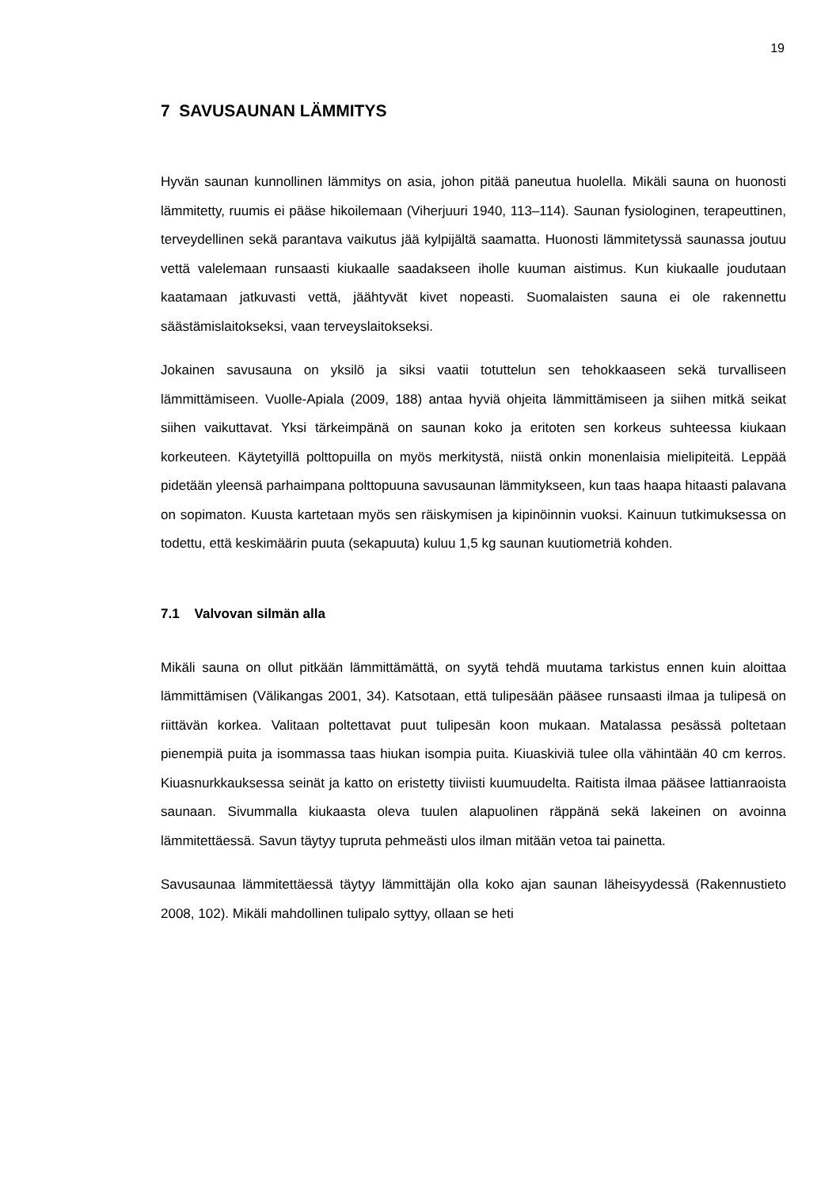19
7 SAVUSAUNAN LÄMMITYS
Hyvän saunan kunnollinen lämmitys on asia, johon pitää paneutua huolella. Mikäli sauna on huonosti lämmitetty, ruumis ei pääse hikoilemaan (Viherjuuri 1940, 113–114). Saunan fysiologinen, terapeuttinen, terveydellinen sekä parantava vaikutus jää kylpijältä saamatta. Huonosti lämmitetyssä saunassa joutuu vettä valelemaan runsaasti kiukaalle saadakseen iholle kuuman aistimus. Kun kiukaalle joudutaan kaatamaan jatkuvasti vettä, jäähtyvät kivet nopeasti. Suomalaisten sauna ei ole rakennettu säästämislaitokseksi, vaan terveyslaitokseksi.
Jokainen savusauna on yksilö ja siksi vaatii totuttelun sen tehokkaaseen sekä turvalliseen lämmittämiseen. Vuolle-Apiala (2009, 188) antaa hyviä ohjeita lämmittämiseen ja siihen mitkä seikat siihen vaikuttavat. Yksi tärkeimpänä on saunan koko ja eritoten sen korkeus suhteessa kiukaan korkeuteen. Käytetyillä polttopuilla on myös merkitystä, niistä onkin monenlaisia mielipiteitä. Leppää pidetään yleensä parhaimpana polttopuuna savusaunan lämmitykseen, kun taas haapa hitaasti palavana on sopimaton. Kuusta kartetaan myös sen räiskymisen ja kipinöinnin vuoksi. Kainuun tutkimuksessa on todettu, että keskimäärin puuta (sekapuuta) kuluu 1,5 kg saunan kuutiometriä kohden.
7.1 Valvovan silmän alla
Mikäli sauna on ollut pitkään lämmittämättä, on syytä tehdä muutama tarkistus ennen kuin aloittaa lämmittämisen (Välikangas 2001, 34). Katsotaan, että tulipesään pääsee runsaasti ilmaa ja tulipesä on riittävän korkea. Valitaan poltettavat puut tulipesän koon mukaan. Matalassa pesässä poltetaan pienempiä puita ja isommassa taas hiukan isompia puita. Kiuaskiviä tulee olla vähintään 40 cm kerros. Kiuasnurkkauksessa seinät ja katto on eristetty tiiviisti kuumuudelta. Raitista ilmaa pääsee lattianraoista saunaan. Sivummalla kiukaasta oleva tuulen alapuolinen räppänä sekä lakeinen on avoinna lämmitettäessä. Savun täytyy tupruta pehmeästi ulos ilman mitään vetoa tai painetta.
Savusaunaa lämmitettäessä täytyy lämmittäjän olla koko ajan saunan läheisyydessä (Rakennustieto 2008, 102). Mikäli mahdollinen tulipalo syttyy, ollaan se heti